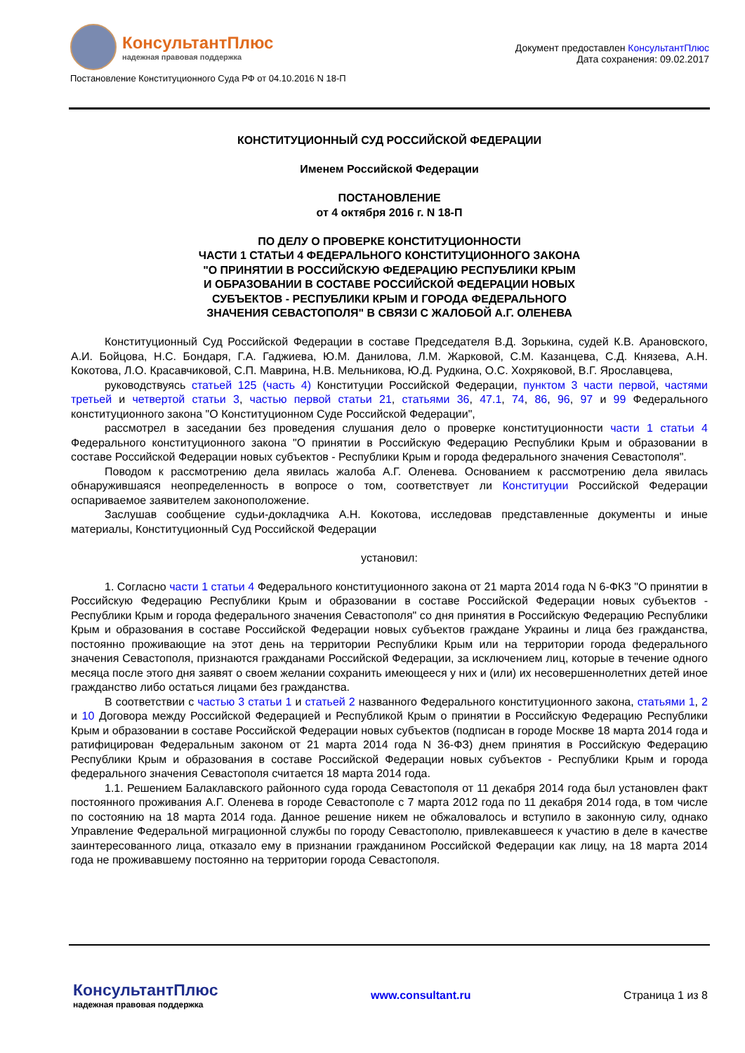КонсультантПлюс
надежная правовая поддержка
Документ предоставлен КонсультантПлюс
Дата сохранения: 09.02.2017
Постановление Конституционного Суда РФ от 04.10.2016 N 18-П
КОНСТИТУЦИОННЫЙ СУД РОССИЙСКОЙ ФЕДЕРАЦИИ
Именем Российской Федерации
ПОСТАНОВЛЕНИЕ
от 4 октября 2016 г. N 18-П
ПО ДЕЛУ О ПРОВЕРКЕ КОНСТИТУЦИОННОСТИ
ЧАСТИ 1 СТАТЬИ 4 ФЕДЕРАЛЬНОГО КОНСТИТУЦИОННОГО ЗАКОНА
"О ПРИНЯТИИ В РОССИЙСКУЮ ФЕДЕРАЦИЮ РЕСПУБЛИКИ КРЫМ
И ОБРАЗОВАНИИ В СОСТАВЕ РОССИЙСКОЙ ФЕДЕРАЦИИ НОВЫХ
СУБЪЕКТОВ - РЕСПУБЛИКИ КРЫМ И ГОРОДА ФЕДЕРАЛЬНОГО
ЗНАЧЕНИЯ СЕВАСТОПОЛЯ" В СВЯЗИ С ЖАЛОБОЙ А.Г. ОЛЕНЕВА
Конституционный Суд Российской Федерации в составе Председателя В.Д. Зорькина, судей К.В. Арановского, А.И. Бойцова, Н.С. Бондаря, Г.А. Гаджиева, Ю.М. Данилова, Л.М. Жарковой, С.М. Казанцева, С.Д. Князева, А.Н. Кокотова, Л.О. Красавчиковой, С.П. Маврина, Н.В. Мельникова, Ю.Д. Рудкина, О.С. Хохряковой, В.Г. Ярославцева,
руководствуясь статьей 125 (часть 4) Конституции Российской Федерации, пунктом 3 части первой, частями третьей и четвертой статьи 3, частью первой статьи 21, статьями 36, 47.1, 74, 86, 96, 97 и 99 Федерального конституционного закона "О Конституционном Суде Российской Федерации",
рассмотрел в заседании без проведения слушания дело о проверке конституционности части 1 статьи 4 Федерального конституционного закона "О принятии в Российскую Федерацию Республики Крым и образовании в составе Российской Федерации новых субъектов - Республики Крым и города федерального значения Севастополя".
Поводом к рассмотрению дела явилась жалоба А.Г. Оленева. Основанием к рассмотрению дела явилась обнаружившаяся неопределенность в вопросе о том, соответствует ли Конституции Российской Федерации оспариваемое заявителем законоположение.
Заслушав сообщение судьи-докладчика А.Н. Кокотова, исследовав представленные документы и иные материалы, Конституционный Суд Российской Федерации
установил:
1. Согласно части 1 статьи 4 Федерального конституционного закона от 21 марта 2014 года N 6-ФКЗ "О принятии в Российскую Федерацию Республики Крым и образовании в составе Российской Федерации новых субъектов - Республики Крым и города федерального значения Севастополя" со дня принятия в Российскую Федерацию Республики Крым и образования в составе Российской Федерации новых субъектов граждане Украины и лица без гражданства, постоянно проживающие на этот день на территории Республики Крым или на территории города федерального значения Севастополя, признаются гражданами Российской Федерации, за исключением лиц, которые в течение одного месяца после этого дня заявят о своем желании сохранить имеющееся у них и (или) их несовершеннолетних детей иное гражданство либо остаться лицами без гражданства.
В соответствии с частью 3 статьи 1 и статьей 2 названного Федерального конституционного закона, статьями 1, 2 и 10 Договора между Российской Федерацией и Республикой Крым о принятии в Российскую Федерацию Республики Крым и образовании в составе Российской Федерации новых субъектов (подписан в городе Москве 18 марта 2014 года и ратифицирован Федеральным законом от 21 марта 2014 года N 36-ФЗ) днем принятия в Российскую Федерацию Республики Крым и образования в составе Российской Федерации новых субъектов - Республики Крым и города федерального значения Севастополя считается 18 марта 2014 года.
1.1. Решением Балаклавского районного суда города Севастополя от 11 декабря 2014 года был установлен факт постоянного проживания А.Г. Оленева в городе Севастополе с 7 марта 2012 года по 11 декабря 2014 года, в том числе по состоянию на 18 марта 2014 года. Данное решение никем не обжаловалось и вступило в законную силу, однако Управление Федеральной миграционной службы по городу Севастополю, привлекавшееся к участию в деле в качестве заинтересованного лица, отказало ему в признании гражданином Российской Федерации как лицу, на 18 марта 2014 года не проживавшему постоянно на территории города Севастополя.
КонсультантПлюс
надежная правовая поддержка
www.consultant.ru Страница 1 из 8